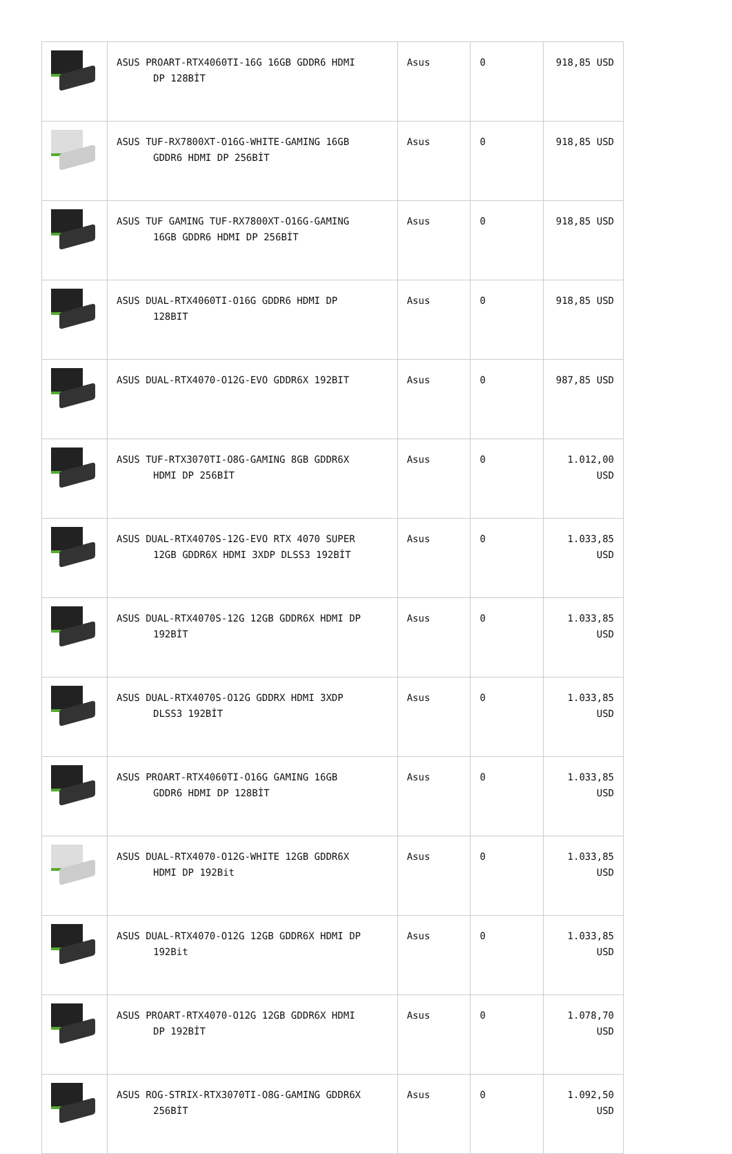| | ASUS PROART-RTX4060TI-16G 16GB GDDR6 HDMI DP 128BİT | Asus | 0 | 918,85 USD |
| | ASUS TUF-RX7800XT-O16G-WHITE-GAMING 16GB GDDR6 HDMI DP 256BİT | Asus | 0 | 918,85 USD |
| | ASUS TUF GAMING TUF-RX7800XT-O16G-GAMING 16GB GDDR6 HDMI DP 256BİT | Asus | 0 | 918,85 USD |
| | ASUS DUAL-RTX4060TI-O16G GDDR6 HDMI DP 128BIT | Asus | 0 | 918,85 USD |
| | ASUS DUAL-RTX4070-O12G-EVO GDDR6X 192BIT | Asus | 0 | 987,85 USD |
| | ASUS TUF-RTX3070TI-O8G-GAMING 8GB GDDR6X HDMI DP 256BİT | Asus | 0 | 1.012,00 USD |
| | ASUS DUAL-RTX4070S-12G-EVO RTX 4070 SUPER 12GB GDDR6X HDMI 3XDP DLSS3 192BİT | Asus | 0 | 1.033,85 USD |
| | ASUS DUAL-RTX4070S-12G 12GB GDDR6X HDMI DP 192BİT | Asus | 0 | 1.033,85 USD |
| | ASUS DUAL-RTX4070S-O12G GDDRX HDMI 3XDP DLSS3 192BİT | Asus | 0 | 1.033,85 USD |
| | ASUS PROART-RTX4060TI-O16G GAMING 16GB GDDR6 HDMI DP 128BİT | Asus | 0 | 1.033,85 USD |
| | ASUS DUAL-RTX4070-O12G-WHITE 12GB GDDR6X HDMI DP 192Bit | Asus | 0 | 1.033,85 USD |
| | ASUS DUAL-RTX4070-O12G 12GB GDDR6X HDMI DP 192Bit | Asus | 0 | 1.033,85 USD |
| | ASUS PROART-RTX4070-O12G 12GB GDDR6X HDMI DP 192BİT | Asus | 0 | 1.078,70 USD |
| | ASUS ROG-STRIX-RTX3070TI-O8G-GAMING GDDR6X 256BİT | Asus | 0 | 1.092,50 USD |